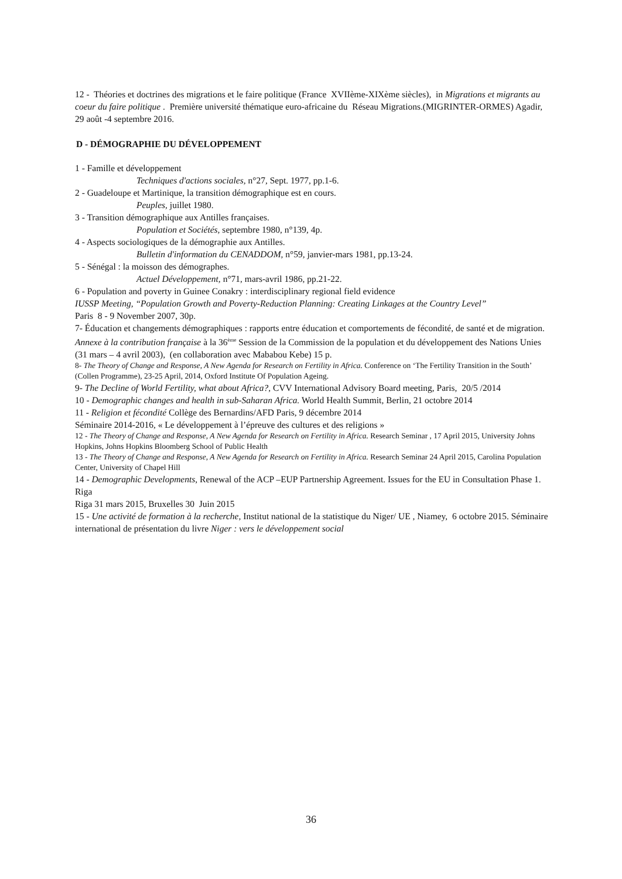12 - Théories et doctrines des migrations et le faire politique (France XVIIème-XIXème siècles), in Migrations et migrants au coeur du faire politique . Première université thématique euro-africaine du Réseau Migrations.(MIGRINTER-ORMES) Agadir, 29 août -4 septembre 2016.
D - DÉMOGRAPHIE DU DÉVELOPPEMENT
1 - Famille et développement
Techniques d'actions sociales, n°27, Sept. 1977, pp.1-6.
2 - Guadeloupe et Martinique, la transition démographique est en cours.
Peuples, juillet 1980.
3 - Transition démographique aux Antilles françaises.
Population et Sociétés, septembre 1980, n°139, 4p.
4 - Aspects sociologiques de la démographie aux Antilles.
Bulletin d'information du CENADDOM, n°59, janvier-mars 1981, pp.13-24.
5 - Sénégal : la moisson des démographes.
Actuel Développement, n°71, mars-avril 1986, pp.21-22.
6 - Population and poverty in Guinee Conakry : interdisciplinary regional field evidence
IUSSP Meeting, “Population Growth and Poverty-Reduction Planning: Creating Linkages at the Country Level”
Paris 8 - 9 November 2007, 30p.
7- Éducation et changements démographiques : rapports entre éducation et comportements de fécondité, de santé et de migration. Annexe à la contribution française à la 36<sup>ème</sup> Session de la Commission de la population et du développement des Nations Unies (31 mars – 4 avril 2003), (en collaboration avec Mababou Kebe) 15 p.
8- The Theory of Change and Response, A New Agenda for Research on Fertility in Africa. Conference on ‘The Fertility Transition in the South’ (Collen Programme), 23-25 April, 2014, Oxford Institute Of Population Ageing.
9- The Decline of World Fertility, what about Africa?, CVV International Advisory Board meeting, Paris, 20/5 /2014
10 - Demographic changes and health in sub-Saharan Africa. World Health Summit, Berlin, 21 octobre 2014
11 - Religion et fécondité Collège des Bernardins/AFD Paris, 9 décembre 2014
Séminaire 2014-2016, « Le développement à l’épreuve des cultures et des religions »
12 - The Theory of Change and Response, A New Agenda for Research on Fertility in Africa. Research Seminar , 17 April 2015, University Johns Hopkins, Johns Hopkins Bloomberg School of Public Health
13 - The Theory of Change and Response, A New Agenda for Research on Fertility in Africa. Research Seminar 24 April 2015, Carolina Population Center, University of Chapel Hill
14 - Demographic Developments, Renewal of the ACP –EUP Partnership Agreement. Issues for the EU in Consultation Phase 1. Riga
Riga 31 mars 2015, Bruxelles 30 Juin 2015
15 - Une activité de formation à la recherche, Institut national de la statistique du Niger/ UE , Niamey, 6 octobre 2015. Séminaire international de présentation du livre Niger : vers le développement social
36